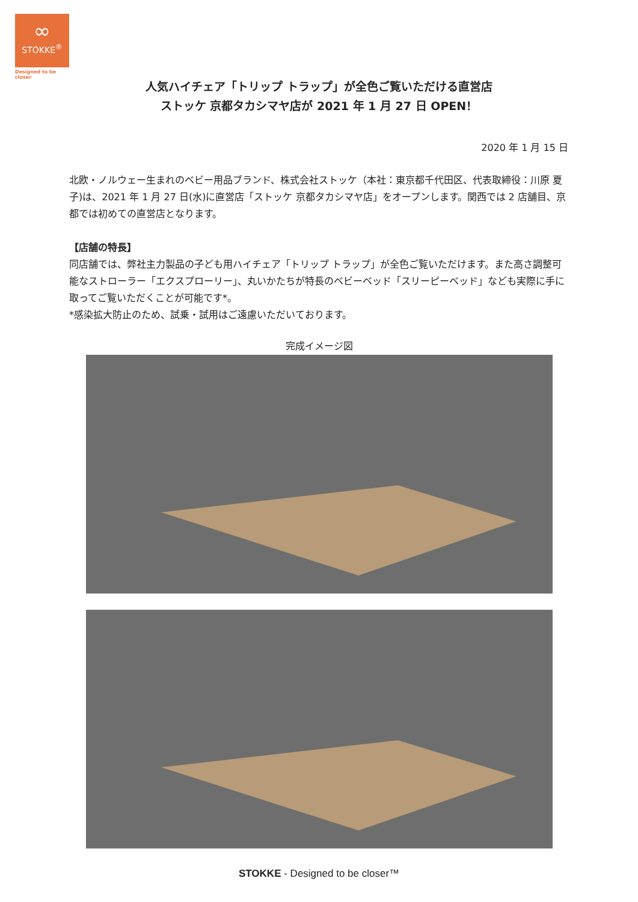∞
STOKKE<sup>®</sup>
Designed to be closer
人気ハイチェア「トリップ トラップ」が全色ご覧いただける直営店
ストッケ 京都タカシマヤ店が 2021 年 1 月 27 日 OPEN！
2020 年 1 月 15 日
北欧・ノルウェー生まれのベビー用品ブランド、株式会社ストッケ（本社：東京都千代田区、代表取締役：川原 夏子)は、2021 年 1 月 27 日(水)に直営店「ストッケ 京都タカシマヤ店」をオープンします。関西では 2 店舗目、京都では初めての直営店となります。
【店舗の特長】
同店舗では、弊社主力製品の子ども用ハイチェア「トリップ トラップ」が全色ご覧いただけます。また高さ調整可能なストローラー「エクスプローリー」、丸いかたちが特長のベビーベッド「スリーピーベッド」なども実際に手に取ってご覧いただくことが可能です*。
*感染拡大防止のため、試乗・試用はご遠慮いただいております。
完成イメージ図
STOKKE - Designed to be closer™